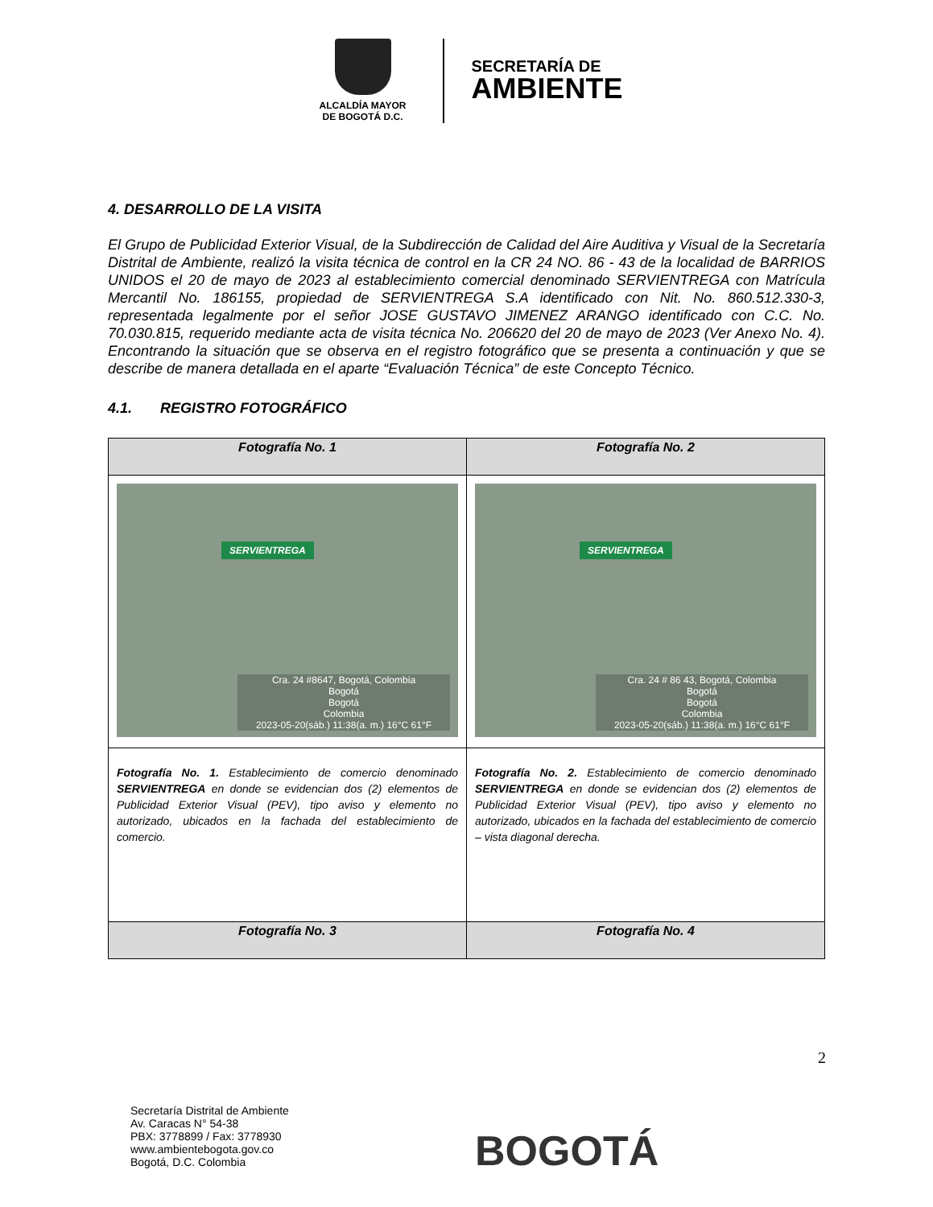ALCALDÍA MAYOR
DE BOGOTÁ D.C.
SECRETARÍA DE
AMBIENTE
4. DESARROLLO DE LA VISITA
El Grupo de Publicidad Exterior Visual, de la Subdirección de Calidad del Aire Auditiva y Visual de la Secretaría Distrital de Ambiente, realizó la visita técnica de control en la CR 24 NO. 86 - 43 de la localidad de BARRIOS UNIDOS el 20 de mayo de 2023 al establecimiento comercial denominado SERVIENTREGA con Matrícula Mercantil No. 186155, propiedad de SERVIENTREGA S.A identificado con Nit. No. 860.512.330-3, representada legalmente por el señor JOSE GUSTAVO JIMENEZ ARANGO identificado con C.C. No. 70.030.815, requerido mediante acta de visita técnica No. 206620 del 20 de mayo de 2023 (Ver Anexo No. 4). Encontrando la situación que se observa en el registro fotográfico que se presenta a continuación y que se describe de manera detallada en el aparte “Evaluación Técnica” de este Concepto Técnico.
4.1. REGISTRO FOTOGRÁFICO
| Fotografía No. 1 | Fotografía No. 2 |
| --- | --- |
| SERVIENTREGA Cra. 24 #8647, Bogotá, Colombia Bogotá Bogotá Colombia 2023-05-20(sáb.) 11:38(a. m.) 16°C 61°F | SERVIENTREGA Cra. 24 # 86 43, Bogotá, Colombia Bogotá Bogotá Colombia 2023-05-20(sáb.) 11:38(a. m.) 16°C 61°F |
| Fotografía No. 1. Establecimiento de comercio denominado SERVIENTREGA en donde se evidencian dos (2) elementos de Publicidad Exterior Visual (PEV), tipo aviso y elemento no autorizado, ubicados en la fachada del establecimiento de comercio. | Fotografía No. 2. Establecimiento de comercio denominado SERVIENTREGA en donde se evidencian dos (2) elementos de Publicidad Exterior Visual (PEV), tipo aviso y elemento no autorizado, ubicados en la fachada del establecimiento de comercio – vista diagonal derecha. |
| Fotografía No. 3 | Fotografía No. 4 |
2
Secretaría Distrital de Ambiente
Av. Caracas N° 54-38
PBX: 3778899 / Fax: 3778930
www.ambientebogota.gov.co
Bogotá, D.C. Colombia
BOGOTÁ